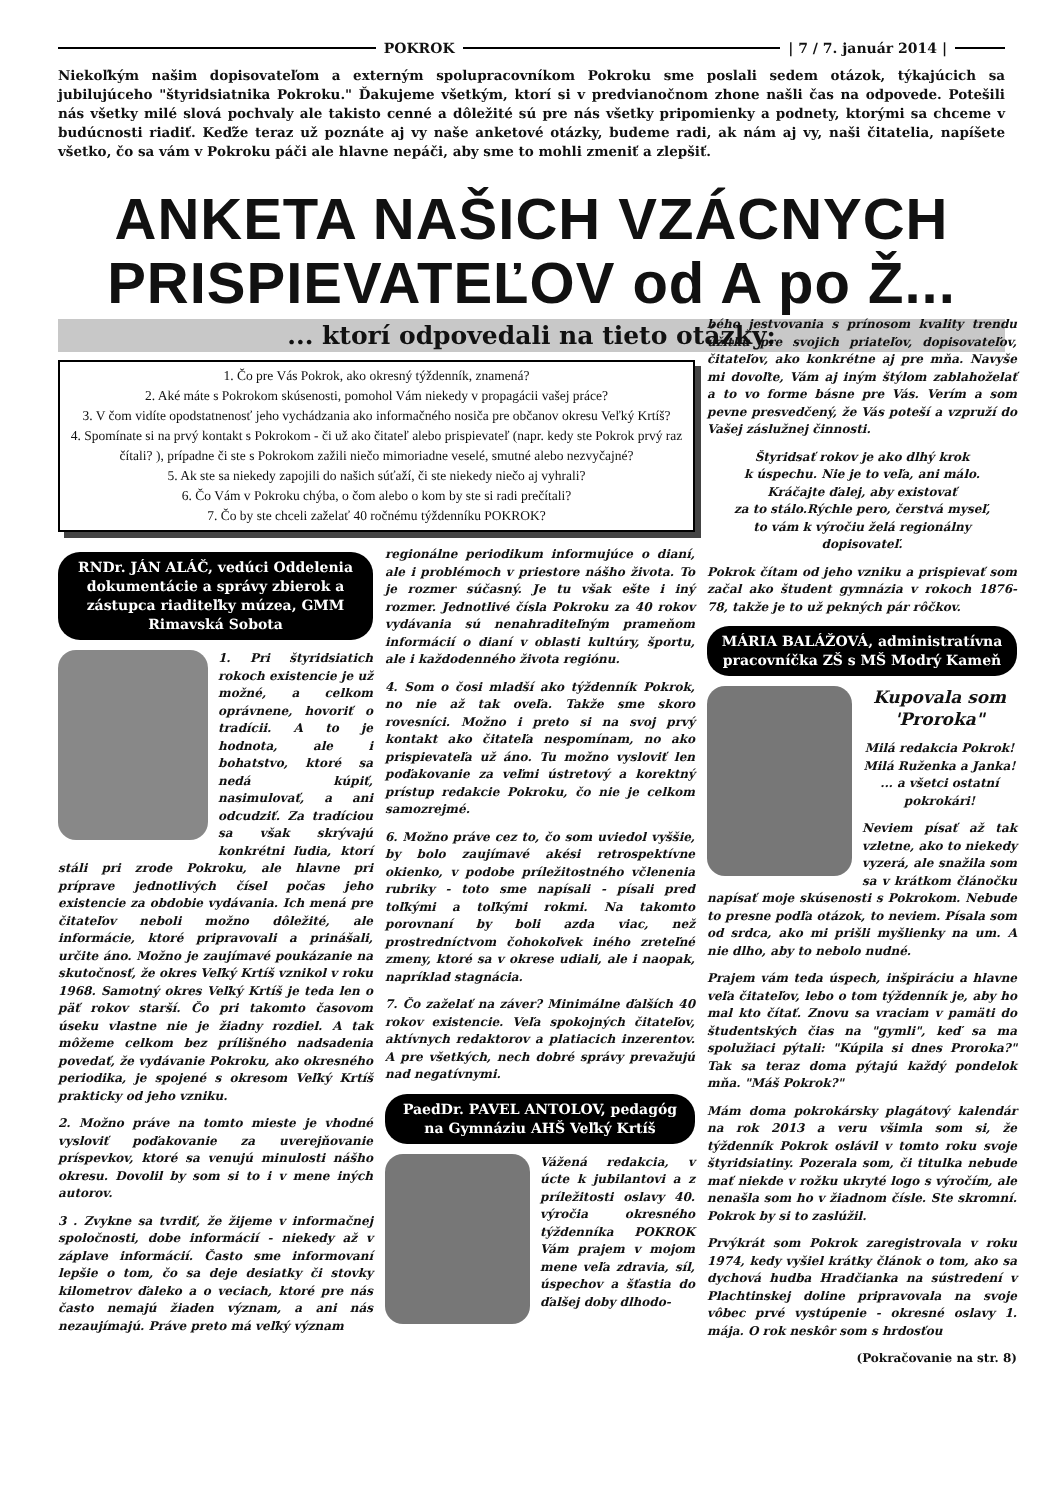POKROK | 7 / 7. január 2014 |
Niekoľkým našim dopisovateľom a externým spolupracovníkom Pokroku sme poslali sedem otázok, týkajúcich sa jubilujúceho "štyridsiatnika Pokroku." Ďakujeme všetkým, ktorí si v predvianočnom zhone našli čas na odpovede. Potešili nás všetky milé slová pochvaly ale takisto cenné a dôležité sú pre nás všetky pripomienky a podnety, ktorými sa chceme v budúcnosti riadiť. Keďže teraz už poznáte aj vy naše anketové otázky, budeme radi, ak nám aj vy, naši čitatelia, napíšete všetko, čo sa vám v Pokroku páči ale hlavne nepáči, aby sme to mohli zmeniť a zlepšiť.
ANKETA NAŠICH VZÁCNYCH
PRISPIEVATEĽOV od A po Ž...
... ktorí odpovedali na tieto otázky:
1. Čo pre Vás Pokrok, ako okresný týždenník, znamená?
2. Aké máte s Pokrokom skúsenosti, pomohol Vám niekedy v propagácii vašej práce?
3. V čom vidíte opodstatnenosť jeho vychádzania ako informačného nosiča pre občanov okresu Veľký Krtíš?
4. Spomínate si na prvý kontakt s Pokrokom - či už ako čitateľ alebo prispievateľ (napr. kedy ste Pokrok prvý raz čítali? ), prípadne či ste s Pokrokom zažili niečo mimoriadne veselé, smutné alebo nezvyčajné?
5. Ak ste sa niekedy zapojili do našich súťaží, či ste niekedy niečo aj vyhrali?
6. Čo Vám v Pokroku chýba, o čom alebo o kom by ste si radi prečítali?
7. Čo by ste chceli zaželať 40 ročnému týždenníku POKROK?
RNDr. JÁN ALÁČ, vedúci Oddelenia dokumentácie a správy zbierok a zástupca riaditeľky múzea, GMM Rimavská Sobota
1. Pri štyridsiatich rokoch existencie je už možné, a celkom oprávnene, hovoriť o tradícii. A to je hodnota, ale i bohatstvo, ktoré sa nedá kúpiť, nasimulovať, a ani odcudziť. Za tradíciou sa však skrývajú konkrétni ľudia, ktorí stáli pri zrode Pokroku, ale hlavne pri príprave jednotlivých čísel počas jeho existencie za obdobie vydávania. Ich mená pre čitateľov neboli možno dôležité, ale informácie, ktoré pripravovali a prinášali, určite áno. Možno je zaujímavé poukázanie na skutočnosť, že okres Veľký Krtíš vznikol v roku 1968. Samotný okres Veľký Krtíš je teda len o päť rokov starší. Čo pri takomto časovom úseku vlastne nie je žiadny rozdiel. A tak môžeme celkom bez prílišného nadsadenia povedať, že vydávanie Pokroku, ako okresného periodika, je spojené s okresom Veľký Krtíš prakticky od jeho vzniku.
2. Možno práve na tomto mieste je vhodné vysloviť poďakovanie za uverejňovanie príspevkov, ktoré sa venujú minulosti nášho okresu. Dovolil by som si to i v mene iných autorov.
3 . Zvykne sa tvrdiť, že žijeme v informačnej spoločnosti, dobe informácií - niekedy až v záplave informácií. Často sme informovaní lepšie o tom, čo sa deje desiatky či stovky kilometrov ďaleko a o veciach, ktoré pre nás často nemajú žiaden význam, a ani nás nezaujímajú. Práve preto má veľký význam
regionálne periodikum informujúce o dianí, ale i problémoch v priestore nášho života. To je rozmer súčasný. Je tu však ešte i iný rozmer. Jednotlivé čísla Pokroku za 40 rokov vydávania sú nenahraditeľným prameňom informácií o dianí v oblasti kultúry, športu, ale i každodenného života regiónu.
4. Som o čosi mladší ako týždenník Pokrok, no nie až tak oveľa. Takže sme skoro rovesníci. Možno i preto si na svoj prvý kontakt ako čitateľa nespomínam, no ako prispievateľa už áno. Tu možno vysloviť len poďakovanie za veľmi ústretový a korektný prístup redakcie Pokroku, čo nie je celkom samozrejmé.
6. Možno práve cez to, čo som uviedol vyššie, by bolo zaujímavé akési retrospektívne okienko, v podobe príležitostného včlenenia rubriky - toto sme napísali - písali pred toľkými a toľkými rokmi. Na takomto porovnaní by boli azda viac, než prostredníctvom čohokoľvek iného zreteľné zmeny, ktoré sa v okrese udiali, ale i naopak, napríklad stagnácia.
7. Čo zaželať na záver? Minimálne ďalších 40 rokov existencie. Veľa spokojných čitateľov, aktívnych redaktorov a platiacich inzerentov. A pre všetkých, nech dobré správy prevažujú nad negatívnymi.
PaedDr. PAVEL ANTOLOV, pedagóg na Gymnáziu AHŠ Veľký Krtíš
Vážená redakcia, v úcte k jubilantovi a z príležitosti oslavy 40. výročia okresného týždenníka POKROK Vám prajem v mojom mene veľa zdravia, síl, úspechov a šťastia do ďalšej doby dlhodo-
bého jestvovania s prínosom kvality trendu úžitku pre svojich priateľov, dopisovateľov, čitateľov, ako konkrétne aj pre mňa. Navyše mi dovoľte, Vám aj iným štýlom zablahoželať a to vo forme básne pre Vás. Verím a som pevne presvedčený, že Vás poteší a vzpruží do Vašej záslužnej činnosti.
Štyridsať rokov je ako dlhý krok
k úspechu. Nie je to veľa, ani málo.
Kráčajte ďalej, aby existovať
za to stálo.Rýchle pero, čerstvá myseľ,
to vám k výročiu želá regionálny
dopisovateľ.
Pokrok čítam od jeho vzniku a prispievať som začal ako študent gymnázia v rokoch 1876-78, takže je to už pekných pár rôčkov.
MÁRIA BALÁŽOVÁ, administratívna pracovníčka ZŠ s MŠ Modrý Kameň
Kupovala som 'Proroka"
Milá redakcia Pokrok! Milá Ruženka a Janka! ... a všetci ostatní pokrokári!
Neviem písať až tak vzletne, ako to niekedy vyzerá, ale snažila som sa v krátkom článočku napísať moje skúsenosti s Pokrokom. Nebude to presne podľa otázok, to neviem. Písala som od srdca, ako mi prišli myšlienky na um. A nie dlho, aby to nebolo nudné.
Prajem vám teda úspech, inšpiráciu a hlavne veľa čitateľov, lebo o tom týždenník je, aby ho mal kto čítať. Znovu sa vraciam v pamäti do študentských čias na "gymli", keď sa ma spolužiaci pýtali: "Kúpila si dnes Proroka?" Tak sa teraz doma pýtajú každý pondelok mňa. "Máš Pokrok?"
Mám doma pokrokársky plagátový kalendár na rok 2013 a veru všimla som si, že týždenník Pokrok oslávil v tomto roku svoje štyridsiatiny. Pozerala som, či titulka nebude mať niekde v rožku ukryté logo s výročím, ale nenašla som ho v žiadnom čísle. Ste skromní. Pokrok by si to zaslúžil.
Prvýkrát som Pokrok zaregistrovala v roku 1974, kedy vyšiel krátky článok o tom, ako sa dychová hudba Hradčianka na sústredení v Plachtinskej doline pripravovala na svoje vôbec prvé vystúpenie - okresné oslavy 1. mája. O rok neskôr som s hrdosťou
(Pokračovanie na str. 8)